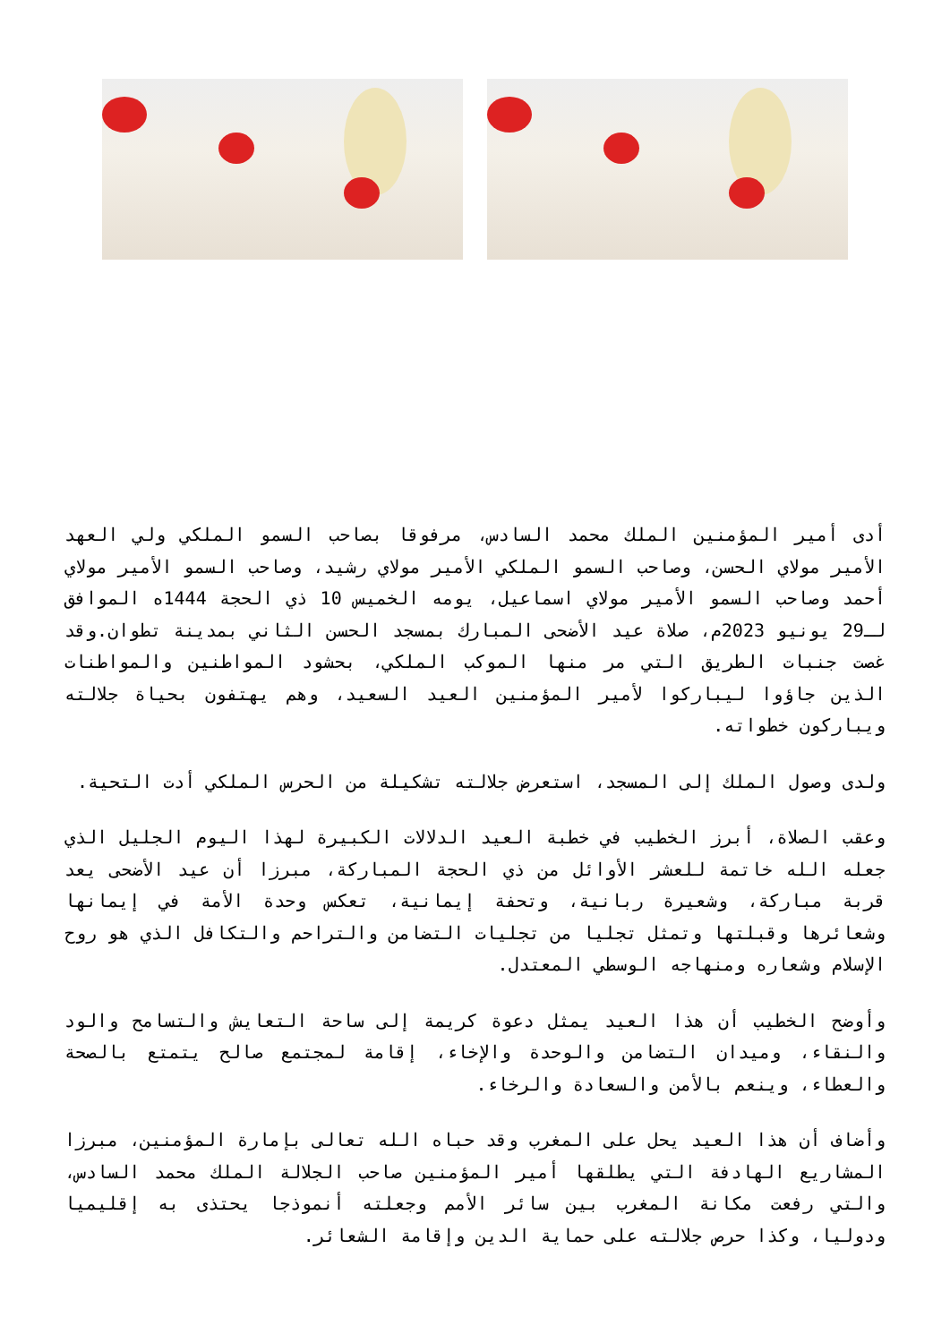أدى أمير المؤمنين الملك محمد السادس، مرفوقا بصاحب السمو الملكي ولي العهد الأمير مولاي الحسن، وصاحب السمو الملكي الأمير مولاي رشيد، وصاحب السمو الأمير مولاي أحمد وصاحب السمو الأمير مولاي اسماعيل، يومه الخميس 10 ذي الحجة 1444ه الموافق لـ29 يونيو 2023م، صلاة عيد الأضحى المبارك بمسجد الحسن الثاني بمدينة تطوان.وقد غصت جنبات الطريق التي مر منها الموكب الملكي، بحشود المواطنين والمواطنات الذين جاؤوا ليباركوا لأمير المؤمنين العيد السعيد، وهم يهتفون بحياة جلالته ويباركون خطواته.
ولدى وصول الملك إلى المسجد، استعرض جلالته تشكيلة من الحرس الملكي أدت التحية.
وعقب الصلاة، أبرز الخطيب في خطبة العيد الدلالات الكبيرة لهذا اليوم الجليل الذي جعله الله خاتمة للعشر الأوائل من ذي الحجة المباركة، مبرزا أن عيد الأضحى يعد قربة مباركة، وشعيرة ربانية، وتحفة إيمانية، تعكس وحدة الأمة في إيمانها وشعائرها وقبلتها وتمثل تجليا من تجليات التضامن والتراحم والتكافل الذي هو روح الإسلام وشعاره ومنهاجه الوسطي المعتدل.
وأوضح الخطيب أن هذا العيد يمثل دعوة كريمة إلى ساحة التعايش والتسامح والود والنقاء، وميدان التضامن والوحدة والإخاء، إقامة لمجتمع صالح يتمتع بالصحة والعطاء، وينعم بالأمن والسعادة والرخاء.
وأضاف أن هذا العيد يحل على المغرب وقد حباه الله تعالى بإمارة المؤمنين، مبرزا المشاريع الهادفة التي يطلقها أمير المؤمنين صاحب الجلالة الملك محمد السادس، والتي رفعت مكانة المغرب بين سائر الأمم وجعلته أنموذجا يحتذى به إقليميا ودوليا، وكذا حرص جلالته على حماية الدين وإقامة الشعائر.